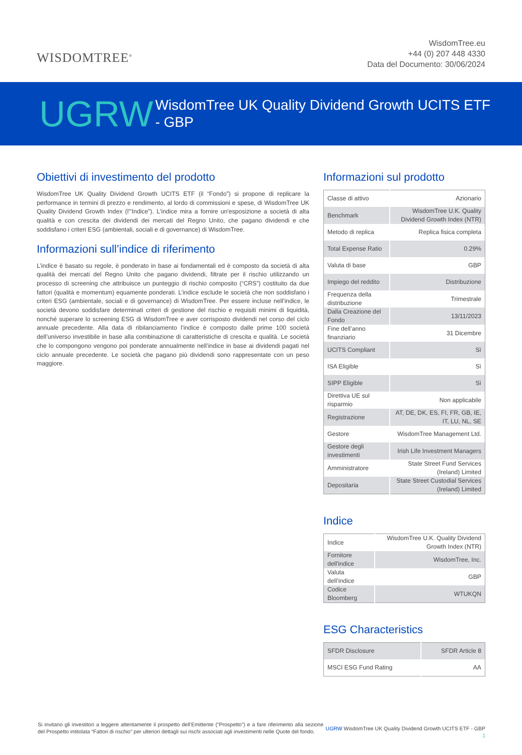WISDOMTREE<sup>®</sup>
WisdomTree.eu
+44 (0) 207 448 4330
Data del Documento: 30/06/2024
UGRW WisdomTree UK Quality Dividend Growth UCITS ETF
- GBP
Obiettivi di investimento del prodotto
WisdomTree UK Quality Dividend Growth UCITS ETF (il “Fondo”) si propone di replicare la performance in termini di prezzo e rendimento, al lordo di commissioni e spese, di WisdomTree UK Quality Dividend Growth Index (l'“Indice”). L'indice mira a fornire un'esposizione a società di alta qualità e con crescita dei dividendi dei mercati del Regno Unito, che pagano dividendi e che soddisfano i criteri ESG (ambientali, sociali e di governance) di WisdomTree.
Informazioni sull’indice di riferimento
L’indice è basato su regole, è ponderato in base ai fondamentali ed è composto da società di alta qualità dei mercati del Regno Unito che pagano dividendi, filtrate per il rischio utilizzando un processo di screening che attribuisce un punteggio di rischio composito (“CRS”) costituito da due fattori (qualità e momentum) equamente ponderati. L’indice esclude le società che non soddisfano i criteri ESG (ambientale, sociali e di governance) di WisdomTree. Per essere incluse nell’indice, le società devono soddisfare determinati criteri di gestione del rischio e requisiti minimi di liquidità, nonché superare lo screening ESG di WisdomTree e aver corrisposto dividendi nel corso del ciclo annuale precedente. Alla data di ribilanciamento l’indice è composto dalle prime 100 società dell’universo investibile in base alla combinazione di caratteristiche di crescita e qualità. Le società che lo compongono vengono poi ponderate annualmente nell’indice in base ai dividendi pagati nel ciclo annuale precedente. Le società che pagano più dividendi sono rappresentate con un peso maggiore.
Informazioni sul prodotto
| Classe di attivo | Azionario |
| Benchmark | WisdomTree U.K. Quality Dividend Growth Index (NTR) |
| Metodo di replica | Replica fisica completa |
| Total Expense Ratio | 0.29% |
| Valuta di base | GBP |
| Impiego del reddito | Distribuzione |
| Frequenza della distribuzione | Trimestrale |
| Dalla Creazione del Fondo | 13/11/2023 |
| Fine dell’anno finanziario | 31 Dicembre |
| UCITS Compliant | Sì |
| ISA Eligible | Sì |
| SIPP Eligible | Sì |
| Direttiva UE sul risparmio | Non applicabile |
| Registrazione | AT, DE, DK, ES, FI, FR, GB, IE, IT, LU, NL, SE |
| Gestore | WisdomTree Management Ltd. |
| Gestore degli investimenti | Irish Life Investment Managers |
| Amministratore | State Street Fund Services (Ireland) Limited |
| Depositaria | State Street Custodial Services (Ireland) Limited |
Indice
| Indice | WisdomTree U.K. Quality Dividend Growth Index (NTR) |
| Fornitore dell'indice | WisdomTree, Inc. |
| Valuta dell’indice | GBP |
| Codice Bloomberg | WTUKQN |
ESG Characteristics
| SFDR Disclosure | SFDR Article 8 |
| MSCI ESG Fund Rating | AA |
Si invitano gli investitori a leggere attentamente il prospetto dell’Emittente (“Prospetto”) e a fare riferimento alla sezione del Prospetto intitolata “Fattori di rischio” per ulteriori dettagli sui rischi associati agli investimenti nelle Quote del fondo.
UGRW WisdomTree UK Quality Dividend Growth UCITS ETF - GBP
1